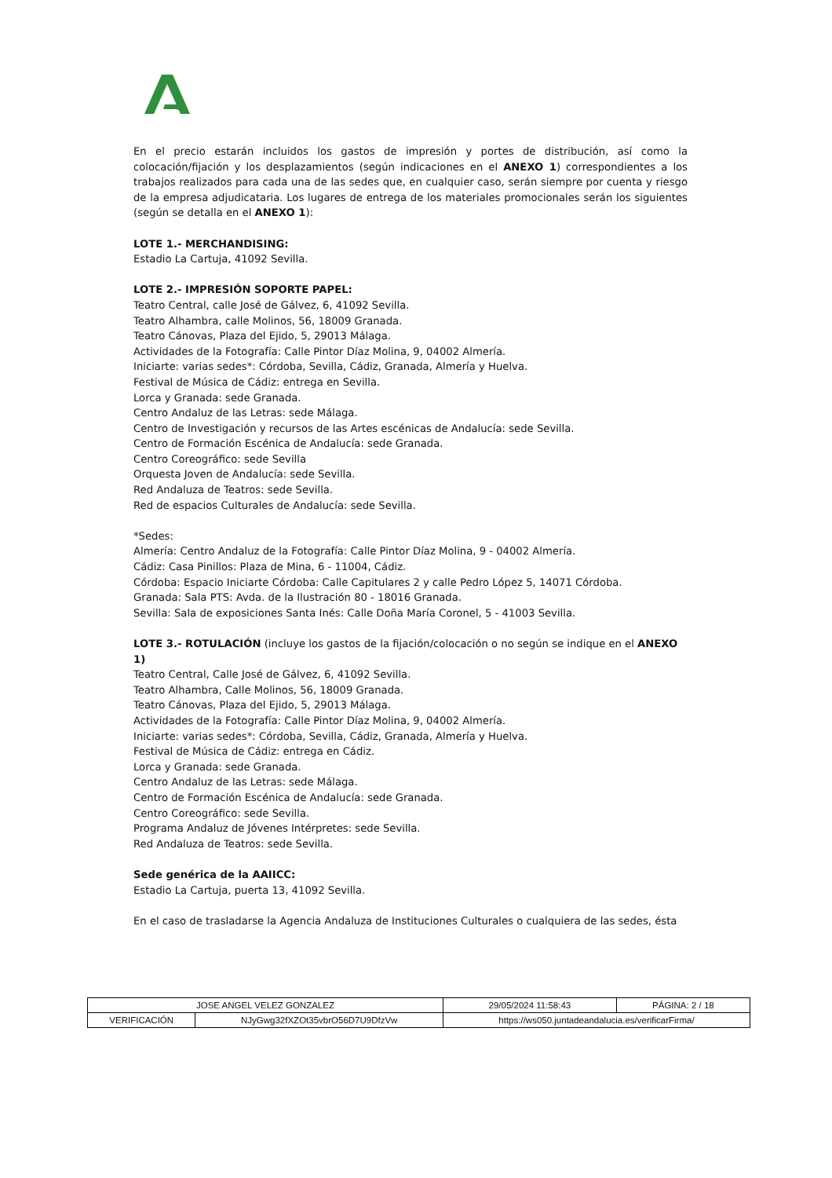En el precio estarán incluidos los gastos de impresión y portes de distribución, así como la colocación/fijación y los desplazamientos (según indicaciones en el ANEXO 1) correspondientes a los trabajos realizados para cada una de las sedes que, en cualquier caso, serán siempre por cuenta y riesgo de la empresa adjudicataria. Los lugares de entrega de los materiales promocionales serán los siguientes (según se detalla en el ANEXO 1):
LOTE 1.- MERCHANDISING:
Estadio La Cartuja, 41092 Sevilla.
LOTE 2.- IMPRESIÓN SOPORTE PAPEL:
Teatro Central, calle José de Gálvez, 6, 41092 Sevilla.
Teatro Alhambra, calle Molinos, 56, 18009 Granada.
Teatro Cánovas, Plaza del Ejido, 5, 29013 Málaga.
Actividades de la Fotografía: Calle Pintor Díaz Molina, 9, 04002 Almería.
Iniciarte: varias sedes*: Córdoba, Sevilla, Cádiz, Granada, Almería y Huelva.
Festival de Música de Cádiz: entrega en Sevilla.
Lorca y Granada: sede Granada.
Centro Andaluz de las Letras: sede Málaga.
Centro de Investigación y recursos de las Artes escénicas de Andalucía: sede Sevilla.
Centro de Formación Escénica de Andalucía: sede Granada.
Centro Coreográfico: sede Sevilla
Orquesta Joven de Andalucía: sede Sevilla.
Red Andaluza de Teatros: sede Sevilla.
Red de espacios Culturales de Andalucía: sede Sevilla.
*Sedes:
Almería: Centro Andaluz de la Fotografía: Calle Pintor Díaz Molina, 9 - 04002 Almería.
Cádiz: Casa Pinillos: Plaza de Mina, 6 - 11004, Cádiz.
Córdoba: Espacio Iniciarte Córdoba: Calle Capitulares 2 y calle Pedro López 5, 14071 Córdoba.
Granada: Sala PTS: Avda. de la Ilustración 80 - 18016 Granada.
Sevilla: Sala de exposiciones Santa Inés: Calle Doña María Coronel, 5 - 41003 Sevilla.
LOTE 3.- ROTULACIÓN (incluye los gastos de la fijación/colocación o no según se indique en el ANEXO 1)
Teatro Central, Calle José de Gálvez, 6, 41092 Sevilla.
Teatro Alhambra, Calle Molinos, 56, 18009 Granada.
Teatro Cánovas, Plaza del Ejido, 5, 29013 Málaga.
Actividades de la Fotografía: Calle Pintor Díaz Molina, 9, 04002 Almería.
Iniciarte: varias sedes*: Córdoba, Sevilla, Cádiz, Granada, Almería y Huelva.
Festival de Música de Cádiz: entrega en Cádiz.
Lorca y Granada: sede Granada.
Centro Andaluz de las Letras: sede Málaga.
Centro de Formación Escénica de Andalucía: sede Granada.
Centro Coreográfico: sede Sevilla.
Programa Andaluz de Jóvenes Intérpretes: sede Sevilla.
Red Andaluza de Teatros: sede Sevilla.
Sede genérica de la AAIICC:
Estadio La Cartuja, puerta 13, 41092 Sevilla.
En el caso de trasladarse la Agencia Andaluza de Instituciones Culturales o cualquiera de las sedes, ésta
| JOSE ANGEL VELEZ GONZALEZ | | 29/05/2024 11:58:43 | PÁGINA: 2 / 18 |
| VERIFICACIÓN | NJyGwg32fXZOt35vbrO56D7U9DfzVw | https://ws050.juntadeandalucia.es/verificarFirma/ | |